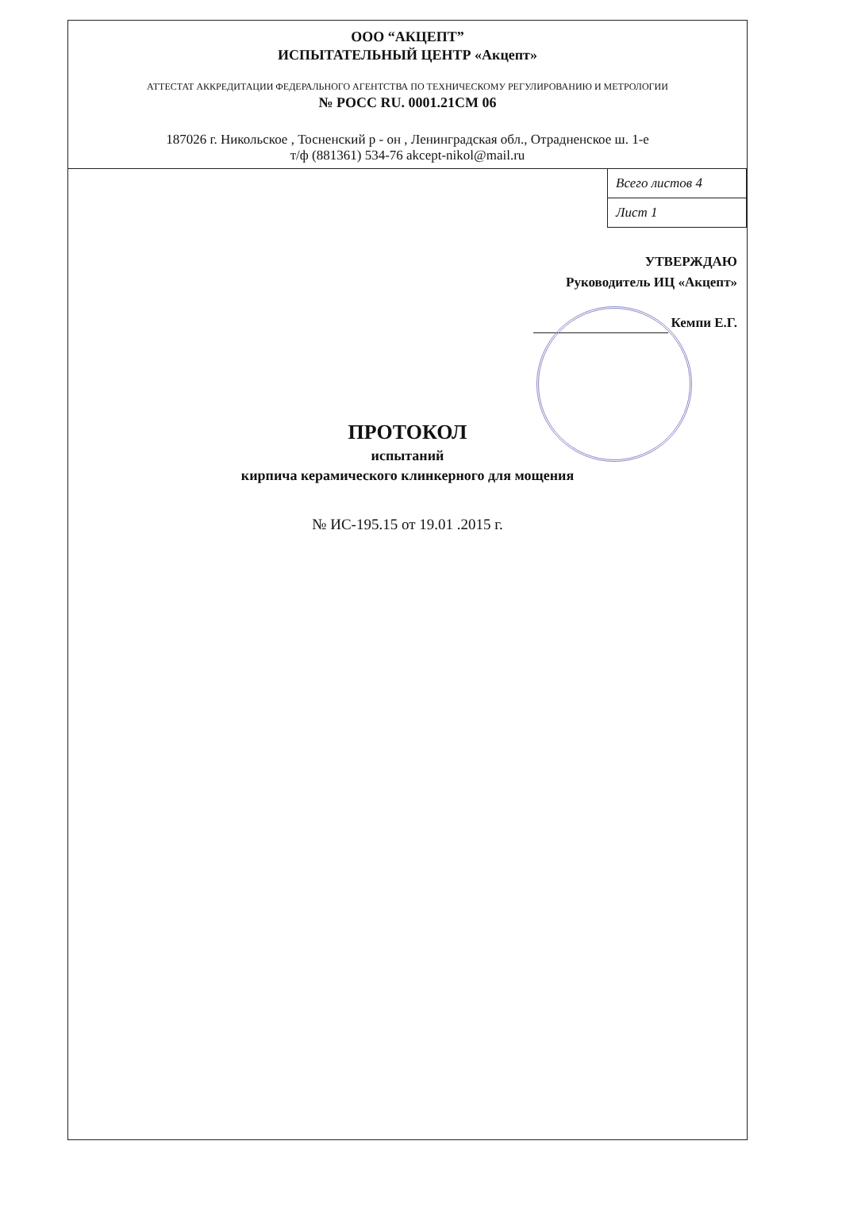ООО “АКЦЕПТ”
ИСПЫТАТЕЛЬНЫЙ ЦЕНТР «Акцепт»
АТТЕСТАТ АККРЕДИТАЦИИ ФЕДЕРАЛЬНОГО АГЕНТСТВА ПО ТЕХНИЧЕСКОМУ РЕГУЛИРОВАНИЮ И МЕТРОЛОГИИ
№ РОСС RU. 0001.21СМ 06
187026 г. Никольское , Тосненский р - он , Ленинградская обл., Отрадненское ш. 1-е
т/ф (881361) 534-76 akcept-nikol@mail.ru
| Всего листов 4 |
| Лист 1 |
УТВЕРЖДАЮ
Руководитель ИЦ «Акцепт»
Кемпи Е.Г.
ПРОТОКОЛ
испытаний
кирпича керамического клинкерного для мощения
№ ИС-195.15 от 19.01 .2015 г.